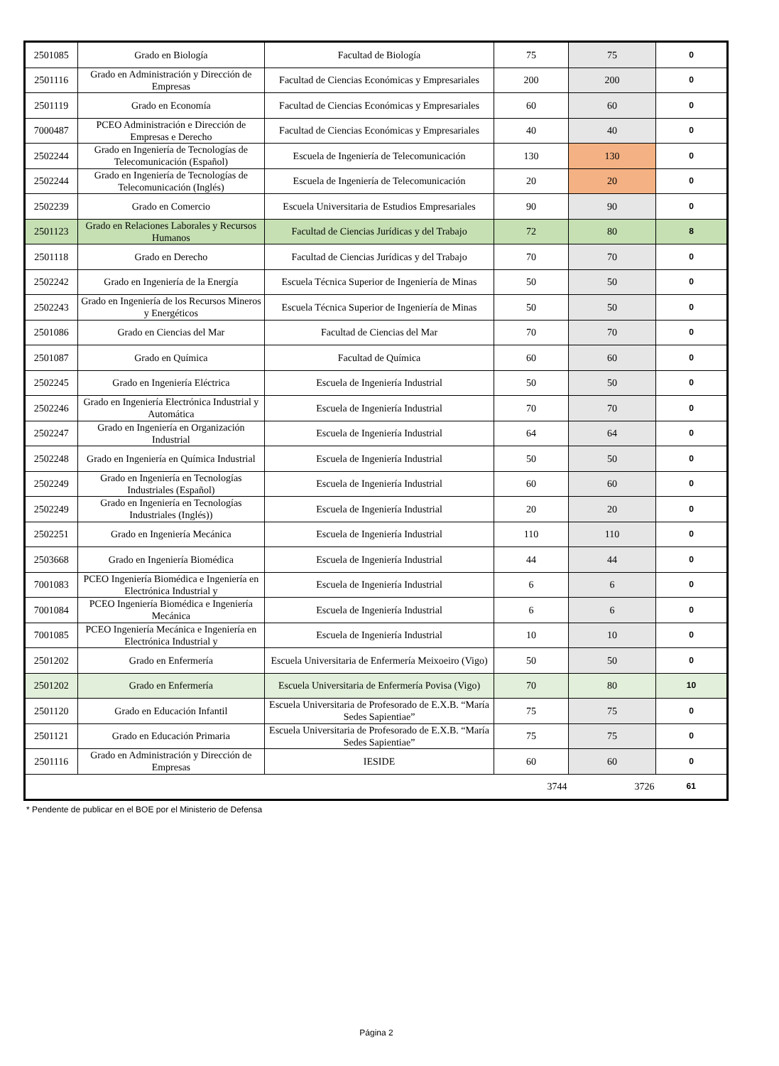| 2501085 | Grado en Biología | Facultad de Biología | 75 | 75 | 0 |
| 2501116 | Grado en Administración y Dirección de Empresas | Facultad de Ciencias Económicas y Empresariales | 200 | 200 | 0 |
| 2501119 | Grado en Economía | Facultad de Ciencias Económicas y Empresariales | 60 | 60 | 0 |
| 7000487 | PCEO Administración e Dirección de Empresas e Derecho | Facultad de Ciencias Económicas y Empresariales | 40 | 40 | 0 |
| 2502244 | Grado en Ingeniería de Tecnologías de Telecomunicación (Español) | Escuela de Ingeniería de Telecomunicación | 130 | 130 | 0 |
| 2502244 | Grado en Ingeniería de Tecnologías de Telecomunicación (Inglés) | Escuela de Ingeniería de Telecomunicación | 20 | 20 | 0 |
| 2502239 | Grado en Comercio | Escuela Universitaria de Estudios Empresariales | 90 | 90 | 0 |
| 2501123 | Grado en Relaciones Laborales y Recursos Humanos | Facultad de Ciencias Jurídicas y del Trabajo | 72 | 80 | 8 |
| 2501118 | Grado en Derecho | Facultad de Ciencias Jurídicas y del Trabajo | 70 | 70 | 0 |
| 2502242 | Grado en Ingeniería de la Energía | Escuela Técnica Superior de Ingeniería de Minas | 50 | 50 | 0 |
| 2502243 | Grado en Ingeniería de los Recursos Mineros y Energéticos | Escuela Técnica Superior de Ingeniería de Minas | 50 | 50 | 0 |
| 2501086 | Grado en Ciencias del Mar | Facultad de Ciencias del Mar | 70 | 70 | 0 |
| 2501087 | Grado en Química | Facultad de Química | 60 | 60 | 0 |
| 2502245 | Grado en Ingeniería Eléctrica | Escuela de Ingeniería Industrial | 50 | 50 | 0 |
| 2502246 | Grado en Ingeniería Electrónica Industrial y Automática | Escuela de Ingeniería Industrial | 70 | 70 | 0 |
| 2502247 | Grado en Ingeniería en Organización Industrial | Escuela de Ingeniería Industrial | 64 | 64 | 0 |
| 2502248 | Grado en Ingeniería en Química Industrial | Escuela de Ingeniería Industrial | 50 | 50 | 0 |
| 2502249 | Grado en Ingeniería en Tecnologías Industriales (Español) | Escuela de Ingeniería Industrial | 60 | 60 | 0 |
| 2502249 | Grado en Ingeniería en Tecnologías Industriales (Inglés)) | Escuela de Ingeniería Industrial | 20 | 20 | 0 |
| 2502251 | Grado en Ingeniería Mecánica | Escuela de Ingeniería Industrial | 110 | 110 | 0 |
| 2503668 | Grado en Ingeniería Biomédica | Escuela de Ingeniería Industrial | 44 | 44 | 0 |
| 7001083 | PCEO Ingeniería Biomédica e Ingeniería en Electrónica Industrial y | Escuela de Ingeniería Industrial | 6 | 6 | 0 |
| 7001084 | PCEO Ingeniería Biomédica e Ingeniería Mecánica | Escuela de Ingeniería Industrial | 6 | 6 | 0 |
| 7001085 | PCEO Ingeniería Mecánica e Ingeniería en Electrónica Industrial y | Escuela de Ingeniería Industrial | 10 | 10 | 0 |
| 2501202 | Grado en Enfermería | Escuela Universitaria de Enfermería Meixoeiro (Vigo) | 50 | 50 | 0 |
| 2501202 | Grado en Enfermería | Escuela Universitaria de Enfermería Povisa (Vigo) | 70 | 80 | 10 |
| 2501120 | Grado en Educación Infantil | Escuela Universitaria de Profesorado de E.X.B. “María Sedes Sapientiae” | 75 | 75 | 0 |
| 2501121 | Grado en Educación Primaria | Escuela Universitaria de Profesorado de E.X.B. “María Sedes Sapientiae” | 75 | 75 | 0 |
| 2501116 | Grado en Administración y Dirección de Empresas | IESIDE | 60 | 60 | 0 |
| | | | 3744 | 3726 | 61 |
* Pendente de publicar en el BOE por el Ministerio de Defensa
Página 2